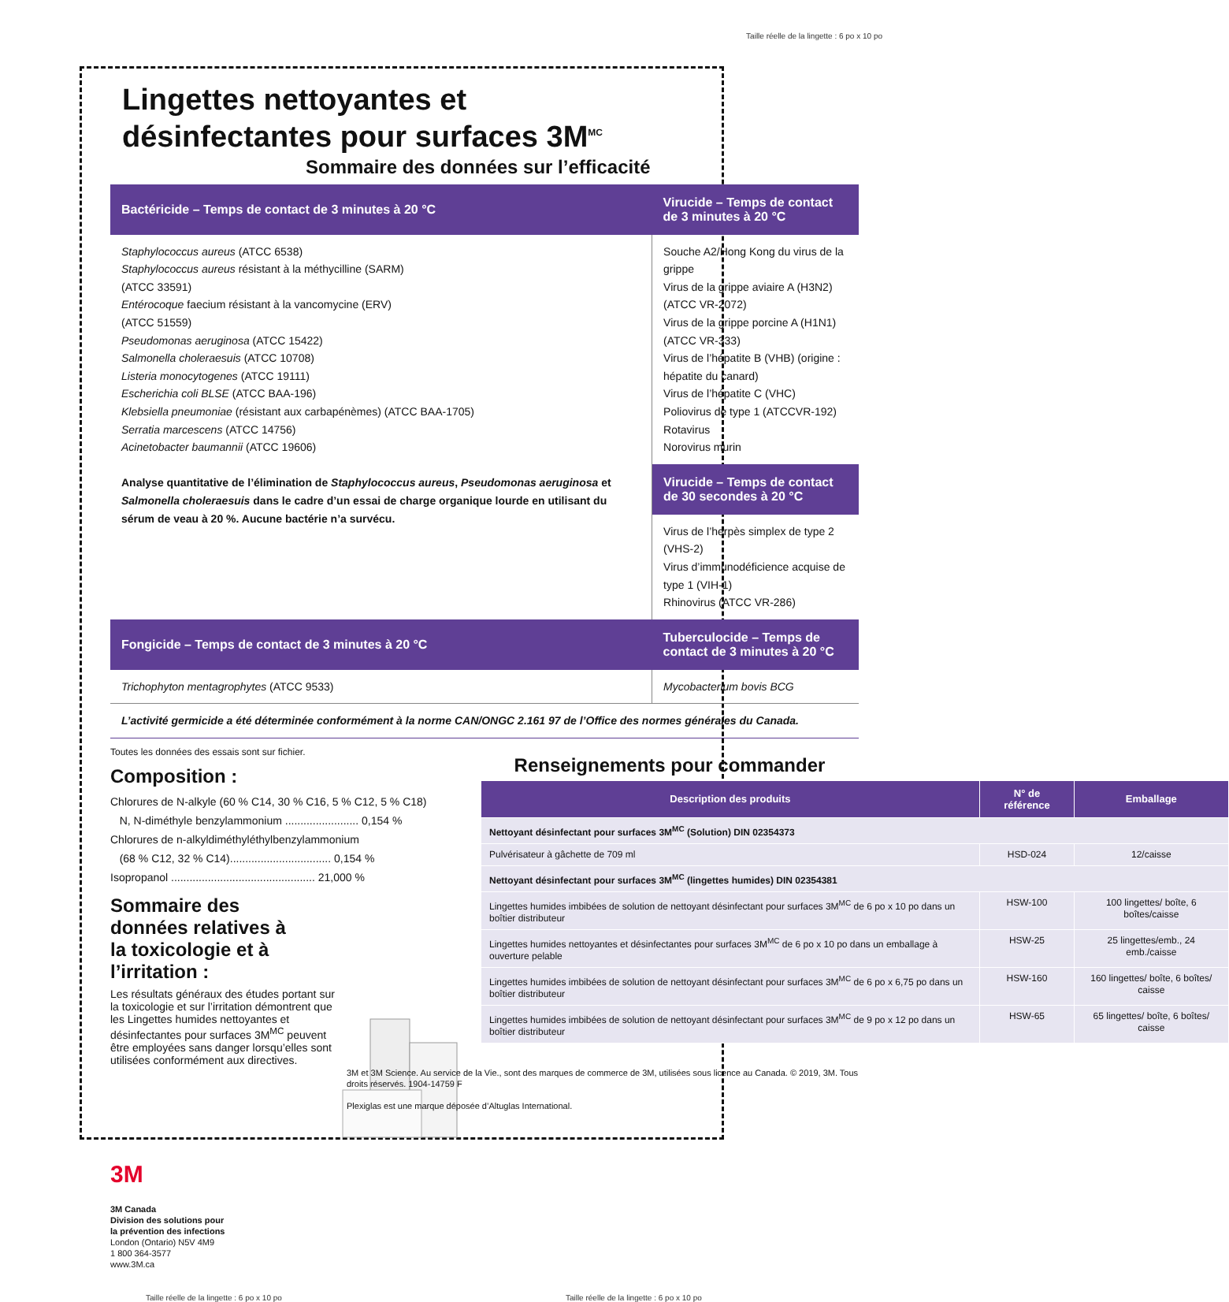Taille réelle de la lingette : 6 po x 10 po
Lingettes nettoyantes et
désinfectantes pour surfaces 3M<sup>MC</sup>
Sommaire des données sur l’efficacité
| Bactéricide – Temps de contact de 3 minutes à 20 °C | Virucide – Temps de contact de 3 minutes à 20 °C |
| --- | --- |
| Staphylococcus aureus (ATCC 6538) Staphylococcus aureus résistant à la méthycilline (SARM) (ATCC 33591) Entérocoque faecium résistant à la vancomycine (ERV) (ATCC 51559) Pseudomonas aeruginosa (ATCC 15422) Salmonella choleraesuis (ATCC 10708) Listeria monocytogenes (ATCC 19111) Escherichia coli BLSE (ATCC BAA-196) Klebsiella pneumoniae (résistant aux carbapénèmes) (ATCC BAA-1705) Serratia marcescens (ATCC 14756) Acinetobacter baumannii (ATCC 19606) Analyse quantitative de l’élimination de Staphylococcus aureus , Pseudomonas aeruginosa et Salmonella choleraesuis dans le cadre d’un essai de charge organique lourde en utilisant du sérum de veau à 20 %. Aucune bactérie n’a survécu. | Souche A2/Hong Kong du virus de la grippe Virus de la grippe aviaire A (H3N2) (ATCC VR-2072) Virus de la grippe porcine A (H1N1) (ATCC VR-333) Virus de l’hépatite B (VHB) (origine : hépatite du canard) Virus de l’hépatite C (VHC) Poliovirus de type 1 (ATCCVR-192) Rotavirus Norovirus murin |
| | Virucide – Temps de contact de 30 secondes à 20 °C |
| | Virus de l’herpès simplex de type 2 (VHS-2) Virus d’immunodéficience acquise de type 1 (VIH-1) Rhinovirus (ATCC VR-286) |
| Fongicide – Temps de contact de 3 minutes à 20 °C | Tuberculocide – Temps de contact de 3 minutes à 20 °C |
| Trichophyton mentagrophytes (ATCC 9533) | Mycobacterium bovis BCG |
| L’activité germicide a été déterminée conformément à la norme CAN/ONGC 2.161 97 de l’Office des normes générales du Canada. | |
Toutes les données des essais sont sur fichier.
Composition :
Chlorures de N-alkyle (60 % C14, 30 % C16, 5 % C12, 5 % C18)
N, N-diméthyle benzylammonium ........................ 0,154 %
Chlorures de n-alkyldiméthyléthylbenzylammonium
(68 % C12, 32 % C14)................................. 0,154 %
Isopropanol ............................................... 21,000 %
Sommaire des
données relatives à
la toxicologie et à
l’irritation :
Les résultats généraux des études portant sur la toxicologie et sur l’irritation démontrent que les Lingettes humides nettoyantes et désinfectantes pour surfaces 3M<sup>MC</sup> peuvent être employées sans danger lorsqu’elles sont utilisées conformément aux directives.
3M
3M Canada
Division des solutions pour
la prévention des infections
London (Ontario) N5V 4M9
1 800 364-3577
www.3M.ca
Renseignements pour commander
| Description des produits | N° de référence | Emballage |
| --- | --- | --- |
| Nettoyant désinfectant pour surfaces 3M<sup>MC</sup> (Solution) DIN 02354373 | | |
| Pulvérisateur à gâchette de 709 ml | HSD-024 | 12/caisse |
| Nettoyant désinfectant pour surfaces 3M<sup>MC</sup> (lingettes humides) DIN 02354381 | | |
| Lingettes humides imbibées de solution de nettoyant désinfectant pour surfaces 3M<sup>MC</sup> de 6 po x 10 po dans un boîtier distributeur | HSW-100 | 100 lingettes/ boîte, 6 boîtes/caisse |
| Lingettes humides nettoyantes et désinfectantes pour surfaces 3M<sup>MC</sup> de 6 po x 10 po dans un emballage à ouverture pelable | HSW-25 | 25 lingettes/emb., 24 emb./caisse |
| Lingettes humides imbibées de solution de nettoyant désinfectant pour surfaces 3M<sup>MC</sup> de 6 po x 6,75 po dans un boîtier distributeur | HSW-160 | 160 lingettes/ boîte, 6 boîtes/ caisse |
| Lingettes humides imbibées de solution de nettoyant désinfectant pour surfaces 3M<sup>MC</sup> de 9 po x 12 po dans un boîtier distributeur | HSW-65 | 65 lingettes/ boîte, 6 boîtes/ caisse |
3M et 3M Science. Au service de la Vie., sont des marques de commerce de 3M, utilisées sous licence au Canada. © 2019, 3M. Tous droits réservés. 1904-14759 F
Plexiglas est une marque déposée d’Altuglas International.
Taille réelle de la lingette : 6 po x 10 po Taille réelle de la lingette : 6 po x 10 po